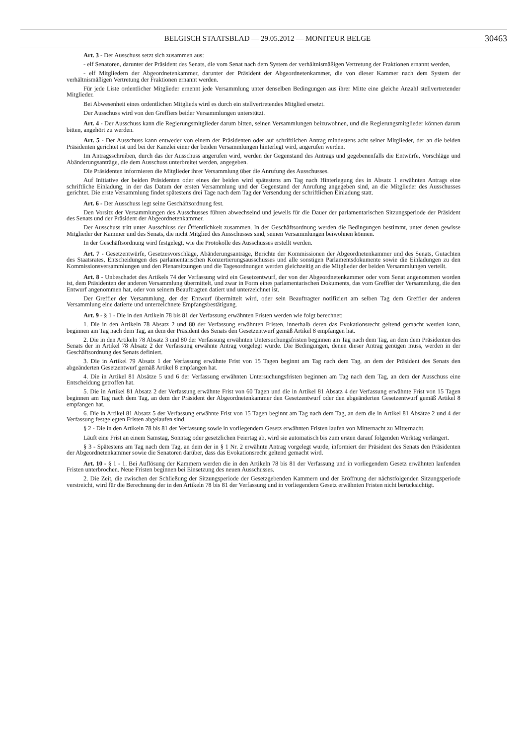BELGISCH STAATSBLAD — 29.05.2012 — MONITEUR BELGE 30463
Art. 3 - Der Ausschuss setzt sich zusammen aus:
- elf Senatoren, darunter der Präsident des Senats, die vom Senat nach dem System der verhältnismäßigen Vertretung der Fraktionen ernannt werden,
- elf Mitgliedern der Abgeordnetenkammer, darunter der Präsident der Abgeordnetenkammer, die von dieser Kammer nach dem System der verhältnismäßigen Vertretung der Fraktionen ernannt werden.
Für jede Liste ordentlicher Mitglieder ernennt jede Versammlung unter denselben Bedingungen aus ihrer Mitte eine gleiche Anzahl stellvertretender Mitglieder.
Bei Abwesenheit eines ordentlichen Mitglieds wird es durch ein stellvertretendes Mitglied ersetzt.
Der Ausschuss wird von den Greffiers beider Versammlungen unterstützt.
Art. 4 - Der Ausschuss kann die Regierungsmitglieder darum bitten, seinen Versammlungen beizuwohnen, und die Regierungsmitglieder können darum bitten, angehört zu werden.
Art. 5 - Der Ausschuss kann entweder von einem der Präsidenten oder auf schriftlichen Antrag mindestens acht seiner Mitglieder, der an die beiden Präsidenten gerichtet ist und bei der Kanzlei einer der beiden Versammlungen hinterlegt wird, angerufen werden.
Im Antragsschreiben, durch das der Ausschuss angerufen wird, werden der Gegenstand des Antrags und gegebenenfalls die Entwürfe, Vorschläge und Abänderungsanträge, die dem Ausschuss unterbreitet werden, angegeben.
Die Präsidenten informieren die Mitglieder ihrer Versammlung über die Anrufung des Ausschusses.
Auf Initiative der beiden Präsidenten oder eines der beiden wird spätestens am Tag nach Hinterlegung des in Absatz 1 erwähnten Antrags eine schriftliche Einladung, in der das Datum der ersten Versammlung und der Gegenstand der Anrufung angegeben sind, an die Mitglieder des Ausschusses gerichtet. Die erste Versammlung findet spätestens drei Tage nach dem Tag der Versendung der schriftlichen Einladung statt.
Art. 6 - Der Ausschuss legt seine Geschäftsordnung fest.
Den Vorsitz der Versammlungen des Ausschusses führen abwechselnd und jeweils für die Dauer der parlamentarischen Sitzungsperiode der Präsident des Senats und der Präsident der Abgeordnetenkammer.
Der Ausschuss tritt unter Ausschluss der Öffentlichkeit zusammen. In der Geschäftsordnung werden die Bedingungen bestimmt, unter denen gewisse Mitglieder der Kammer und des Senats, die nicht Mitglied des Ausschusses sind, seinen Versammlungen beiwohnen können.
In der Geschäftsordnung wird festgelegt, wie die Protokolle des Ausschusses erstellt werden.
Art. 7 - Gesetzentwürfe, Gesetzesvorschläge, Abänderungsanträge, Berichte der Kommissionen der Abgeordnetenkammer und des Senats, Gutachten des Staatsrates, Entscheidungen des parlamentarischen Konzertierungsausschusses und alle sonstigen Parlamentsdokumente sowie die Einladungen zu den Kommissionsversammlungen und den Plenarsitzungen und die Tagesordnungen werden gleichzeitig an die Mitglieder der beiden Versammlungen verteilt.
Art. 8 - Unbeschadet des Artikels 74 der Verfassung wird ein Gesetzentwurf, der von der Abgeordnetenkammer oder vom Senat angenommen worden ist, dem Präsidenten der anderen Versammlung übermittelt, und zwar in Form eines parlamentarischen Dokuments, das vom Greffier der Versammlung, die den Entwurf angenommen hat, oder von seinem Beauftragten datiert und unterzeichnet ist.
Der Greffier der Versammlung, der der Entwurf übermittelt wird, oder sein Beauftragter notifiziert am selben Tag dem Greffier der anderen Versammlung eine datierte und unterzeichnete Empfangsbestätigung.
Art. 9 - § 1 - Die in den Artikeln 78 bis 81 der Verfassung erwähnten Fristen werden wie folgt berechnet:
1. Die in den Artikeln 78 Absatz 2 und 80 der Verfassung erwähnten Fristen, innerhalb deren das Evokationsrecht geltend gemacht werden kann, beginnen am Tag nach dem Tag, an dem der Präsident des Senats den Gesetzentwurf gemäß Artikel 8 empfangen hat.
2. Die in den Artikeln 78 Absatz 3 und 80 der Verfassung erwähnten Untersuchungsfristen beginnen am Tag nach dem Tag, an dem dem Präsidenten des Senats der in Artikel 78 Absatz 2 der Verfassung erwähnte Antrag vorgelegt wurde. Die Bedingungen, denen dieser Antrag genügen muss, werden in der Geschäftsordnung des Senats definiert.
3. Die in Artikel 79 Absatz 1 der Verfassung erwähnte Frist von 15 Tagen beginnt am Tag nach dem Tag, an dem der Präsident des Senats den abgeänderten Gesetzentwurf gemäß Artikel 8 empfangen hat.
4. Die in Artikel 81 Absätze 5 und 6 der Verfassung erwähnten Untersuchungsfristen beginnen am Tag nach dem Tag, an dem der Ausschuss eine Entscheidung getroffen hat.
5. Die in Artikel 81 Absatz 2 der Verfassung erwähnte Frist von 60 Tagen und die in Artikel 81 Absatz 4 der Verfassung erwähnte Frist von 15 Tagen beginnen am Tag nach dem Tag, an dem der Präsident der Abgeordnetenkammer den Gesetzentwurf oder den abgeänderten Gesetzentwurf gemäß Artikel 8 empfangen hat.
6. Die in Artikel 81 Absatz 5 der Verfassung erwähnte Frist von 15 Tagen beginnt am Tag nach dem Tag, an dem die in Artikel 81 Absätze 2 und 4 der Verfassung festgelegten Fristen abgelaufen sind.
§ 2 - Die in den Artikeln 78 bis 81 der Verfassung sowie in vorliegendem Gesetz erwähnten Fristen laufen von Mitternacht zu Mitternacht.
Läuft eine Frist an einem Samstag, Sonntag oder gesetzlichen Feiertag ab, wird sie automatisch bis zum ersten darauf folgenden Werktag verlängert.
§ 3 - Spätestens am Tag nach dem Tag, an dem der in § 1 Nr. 2 erwähnte Antrag vorgelegt wurde, informiert der Präsident des Senats den Präsidenten der Abgeordnetenkammer sowie die Senatoren darüber, dass das Evokationsrecht geltend gemacht wird.
Art. 10 - § 1 - 1. Bei Auflösung der Kammern werden die in den Artikeln 78 bis 81 der Verfassung und in vorliegendem Gesetz erwähnten laufenden Fristen unterbrochen. Neue Fristen beginnen bei Einsetzung des neuen Ausschusses.
2. Die Zeit, die zwischen der Schließung der Sitzungsperiode der Gesetzgebenden Kammern und der Eröffnung der nächstfolgenden Sitzungsperiode verstreicht, wird für die Berechnung der in den Artikeln 78 bis 81 der Verfassung und in vorliegendem Gesetz erwähnten Fristen nicht berücksichtigt.